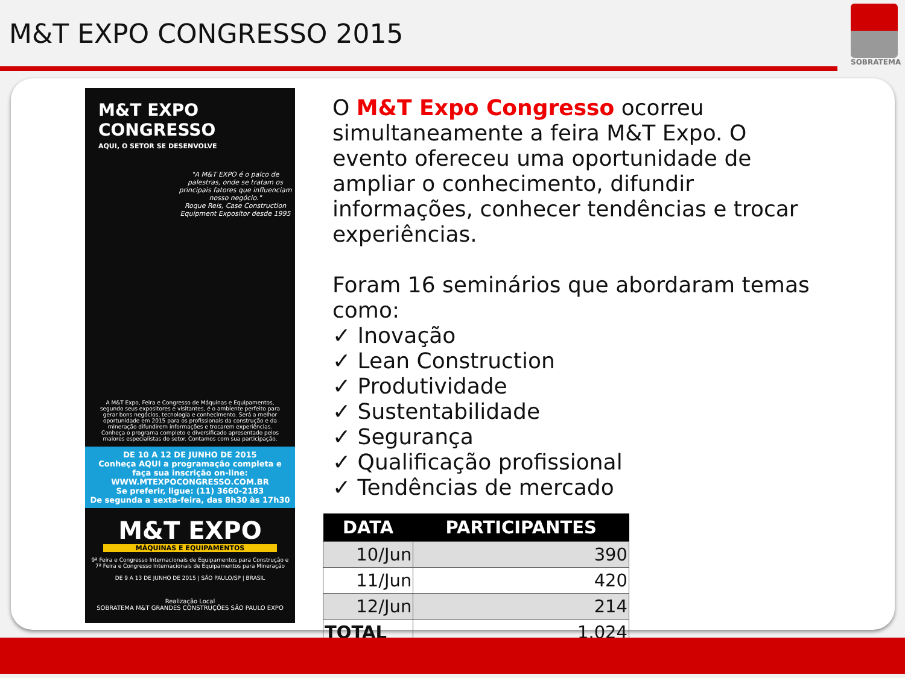M&T EXPO CONGRESSO 2015
SOBRATEMA
M&T EXPO
CONGRESSO
AQUI, O SETOR SE DESENVOLVE
"A M&T EXPO é o palco de palestras, onde se tratam os principais fatores que influenciam nosso negócio."
Roque Reis, Case Construction Equipment Expositor desde 1995
A M&T Expo, Feira e Congresso de Máquinas e Equipamentos, segundo seus expositores e visitantes, é o ambiente perfeito para gerar bons negócios, tecnologia e conhecimento. Será a melhor oportunidade em 2015 para os profissionais da construção e da mineração difundirem informações e trocarem experiências. Conheça o programa completo e diversificado apresentado pelos maiores especialistas do setor. Contamos com sua participação.
DE 10 A 12 DE JUNHO DE 2015
Conheça AQUI a programação completa e faça sua inscrição on-line:
WWW.MTEXPOCONGRESSO.COM.BR
Se preferir, ligue: (11) 3660-2183
De segunda a sexta-feira, das 8h30 às 17h30
M&T EXPO
MÁQUINAS E EQUIPAMENTOS
9ª Feira e Congresso Internacionais de Equipamentos para Construção e 7ª Feira e Congresso Internacionais de Equipamentos para Mineração
DE 9 A 13 DE JUNHO DE 2015 | SÃO PAULO/SP | BRASIL
Realização Local
SOBRATEMA M&T GRANDES CONSTRUÇÕES SÃO PAULO EXPO
O M&T Expo Congresso ocorreu simultaneamente a feira M&T Expo. O evento ofereceu uma oportunidade de ampliar o conhecimento, difundir informações, conhecer tendências e trocar experiências.
Foram 16 seminários que abordaram temas como:
✓ Inovação
✓ Lean Construction
✓ Produtividade
✓ Sustentabilidade
✓ Segurança
✓ Qualificação profissional
✓ Tendências de mercado
| DATA | PARTICIPANTES |
| --- | --- |
| 10/Jun | 390 |
| 11/Jun | 420 |
| 12/Jun | 214 |
| TOTAL | 1.024 |